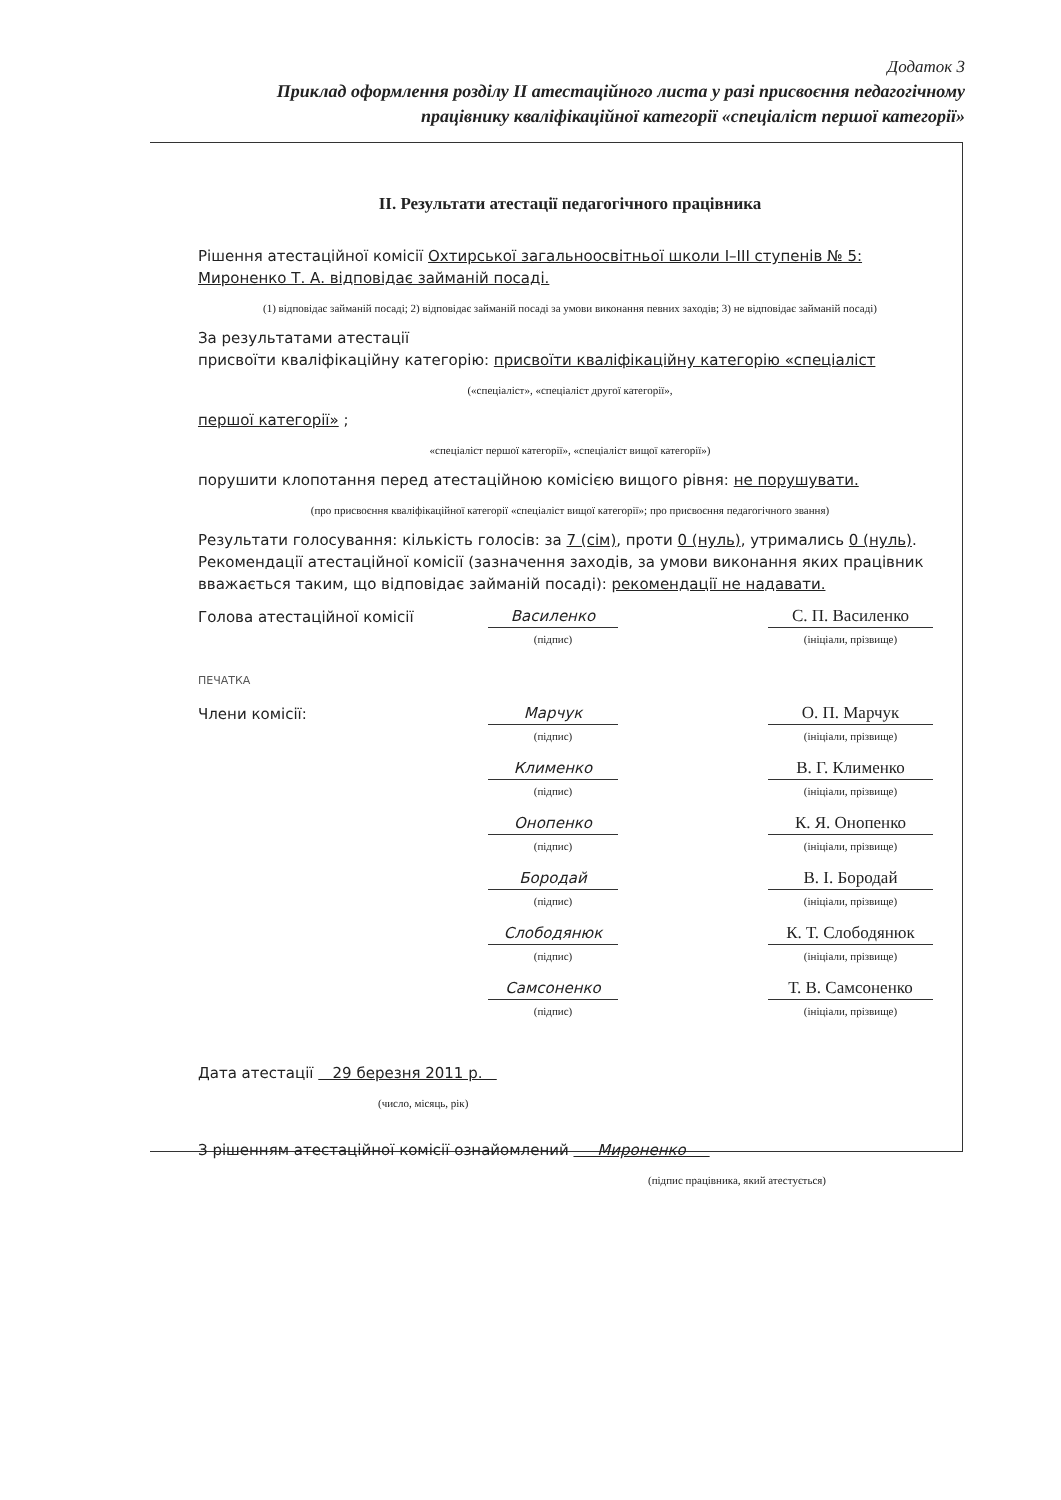Додаток 3
Приклад оформлення розділу II атестаційного листа у разі присвоєння педагогічному працівнику кваліфікаційної категорії «спеціаліст першої категорії»
II. Результати атестації педагогічного працівника
Рішення атестаційної комісії Охтирської загальноосвітньої школи I–III ступенів № 5: Мироненко Т. А. відповідає займаній посаді.
(1) відповідає займаній посаді; 2) відповідає займаній посаді за умови виконання певних заходів; 3) не відповідає займаній посаді)
За результатами атестації
присвоїти кваліфікаційну категорію: присвоїти кваліфікаційну категорію «спеціаліст
(«спеціаліст», «спеціаліст другої категорії»,
першої категорії» ;
«спеціаліст першої категорії», «спеціаліст вищої категорії»)
порушити клопотання перед атестаційною комісією вищого рівня: не порушувати.
(про присвоєння кваліфікаційної категорії «спеціаліст вищої категорії»; про присвоєння педагогічного звання)
Результати голосування: кількість голосів: за 7 (сім), проти 0 (нуль), утримались 0 (нуль).
Рекомендації атестаційної комісії (зазначення заходів, за умови виконання яких працівник вважається таким, що відповідає займаній посаді): рекомендації не надавати.
Голова атестаційної комісії Василенко С. П. Василенко
(підпис) (ініціали, прізвище)
ПЕЧАТКА
Члени комісії: Марчук О. П. Марчук
(підпис) (ініціали, прізвище)
Клименко В. Г. Клименко
(підпис) (ініціали, прізвище)
Онопенко К. Я. Онопенко
(підпис) (ініціали, прізвище)
Бородай В. І. Бородай
(підпис) (ініціали, прізвище)
Слободянюк К. Т. Слободянюк
(підпис) (ініціали, прізвище)
Самсоненко Т. В. Самсоненко
(підпис) (ініціали, прізвище)
Дата атестації 29 березня 2011 р.
(число, місяць, рік)
З рішенням атестаційної комісії ознайомлений Мироненко
(підпис працівника, який атестується)